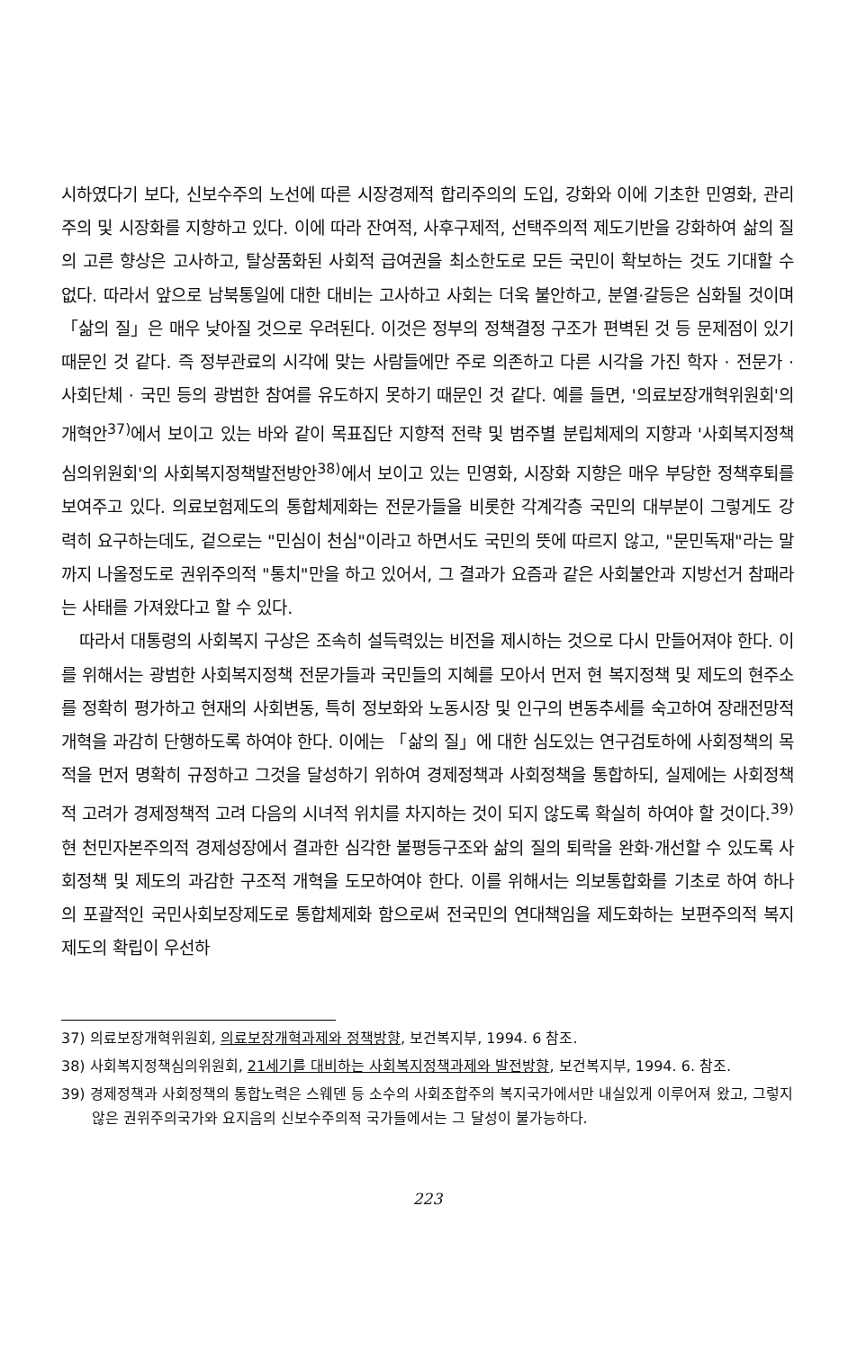시하였다기 보다, 신보수주의 노선에 따른 시장경제적 합리주의의 도입, 강화와 이에 기초한 민영화, 관리주의 및 시장화를 지향하고 있다. 이에 따라 잔여적, 사후구제적, 선택주의적 제도기반을 강화하여 삶의 질의 고른 향상은 고사하고, 탈상품화된 사회적 급여권을 최소한도로 모든 국민이 확보하는 것도 기대할 수 없다. 따라서 앞으로 남북통일에 대한 대비는 고사하고 사회는 더욱 불안하고, 분열·갈등은 심화될 것이며 「삶의 질」은 매우 낮아질 것으로 우려된다. 이것은 정부의 정책결정 구조가 편벽된 것 등 문제점이 있기 때문인 것 같다. 즉 정부관료의 시각에 맞는 사람들에만 주로 의존하고 다른 시각을 가진 학자 · 전문가 · 사회단체 · 국민 등의 광범한 참여를 유도하지 못하기 때문인 것 같다. 예를 들면, '의료보장개혁위원회'의 개혁안<sup>37)</sup>에서 보이고 있는 바와 같이 목표집단 지향적 전략 및 범주별 분립체제의 지향과 '사회복지정책심의위원회'의 사회복지정책발전방안<sup>38)</sup>에서 보이고 있는 민영화, 시장화 지향은 매우 부당한 정책후퇴를 보여주고 있다. 의료보험제도의 통합체제화는 전문가들을 비롯한 각계각층 국민의 대부분이 그렇게도 강력히 요구하는데도, 겉으로는 "민심이 천심"이라고 하면서도 국민의 뜻에 따르지 않고, "문민독재"라는 말까지 나올정도로 권위주의적 "통치"만을 하고 있어서, 그 결과가 요즘과 같은 사회불안과 지방선거 참패라는 사태를 가져왔다고 할 수 있다.
따라서 대통령의 사회복지 구상은 조속히 설득력있는 비전을 제시하는 것으로 다시 만들어져야 한다. 이를 위해서는 광범한 사회복지정책 전문가들과 국민들의 지혜를 모아서 먼저 현 복지정책 및 제도의 현주소를 정확히 평가하고 현재의 사회변동, 특히 정보화와 노동시장 및 인구의 변동추세를 숙고하여 장래전망적 개혁을 과감히 단행하도록 하여야 한다. 이에는 「삶의 질」에 대한 심도있는 연구검토하에 사회정책의 목적을 먼저 명확히 규정하고 그것을 달성하기 위하여 경제정책과 사회정책을 통합하되, 실제에는 사회정책적 고려가 경제정책적 고려 다음의 시녀적 위치를 차지하는 것이 되지 않도록 확실히 하여야 할 것이다.<sup>39)</sup> 현 천민자본주의적 경제성장에서 결과한 심각한 불평등구조와 삶의 질의 퇴락을 완화·개선할 수 있도록 사회정책 및 제도의 과감한 구조적 개혁을 도모하여야 한다. 이를 위해서는 의보통합화를 기초로 하여 하나의 포괄적인 국민사회보장제도로 통합체제화 함으로써 전국민의 연대책임을 제도화하는 보편주의적 복지제도의 확립이 우선하
37) 의료보장개혁위원회, 의료보장개혁과제와 정책방향, 보건복지부, 1994. 6 참조.
38) 사회복지정책심의위원회, 21세기를 대비하는 사회복지정책과제와 발전방향, 보건복지부, 1994. 6. 참조.
39) 경제정책과 사회정책의 통합노력은 스웨덴 등 소수의 사회조합주의 복지국가에서만 내실있게 이루어져 왔고, 그렇지 않은 권위주의국가와 요지음의 신보수주의적 국가들에서는 그 달성이 불가능하다.
223